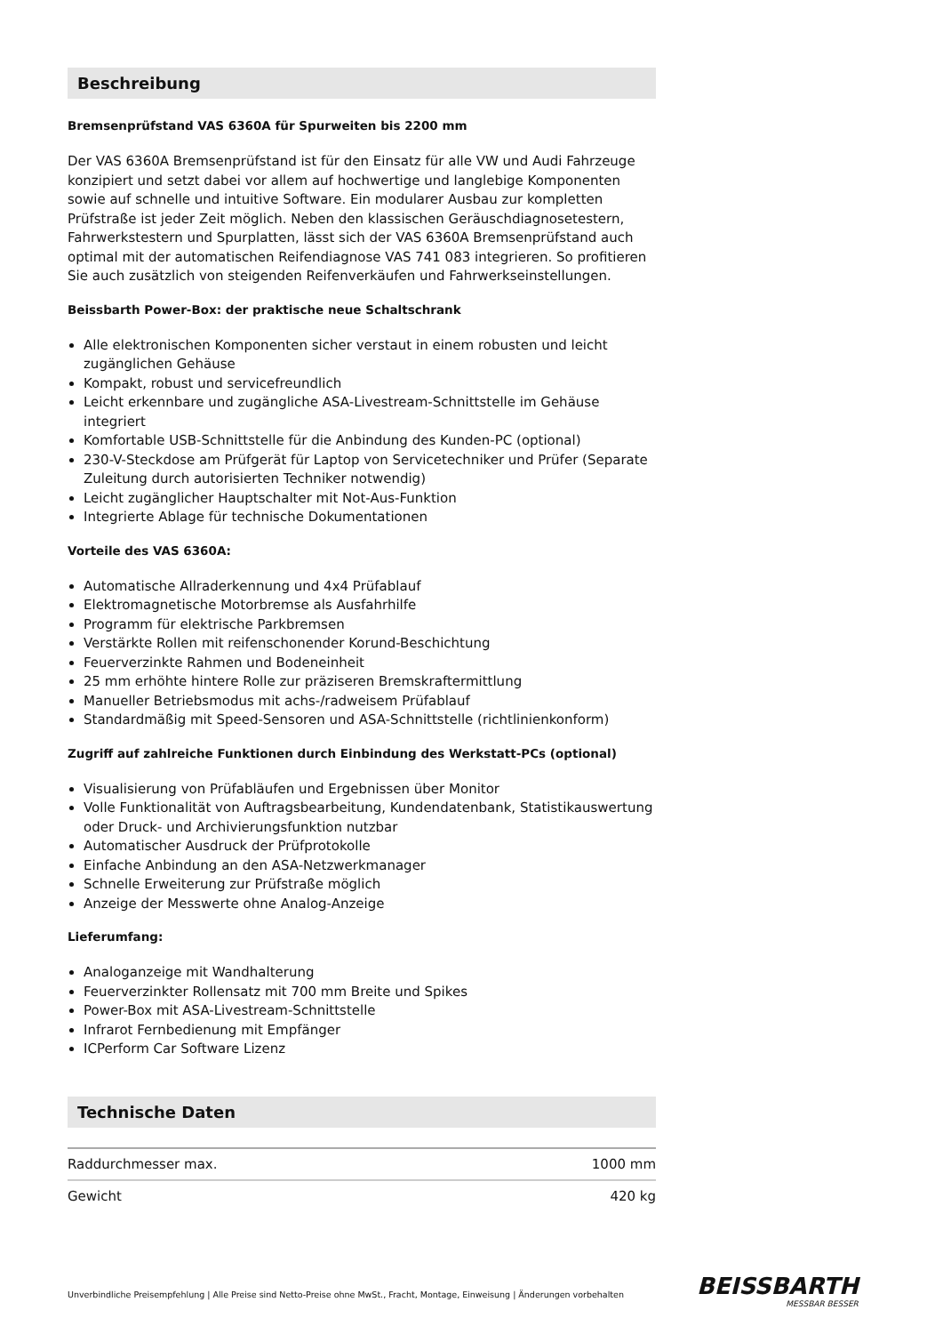Beschreibung
Bremsenprüfstand VAS 6360A für Spurweiten bis 2200 mm
Der VAS 6360A Bremsenprüfstand ist für den Einsatz für alle VW und Audi Fahrzeuge konzipiert und setzt dabei vor allem auf hochwertige und langlebige Komponenten sowie auf schnelle und intuitive Software. Ein modularer Ausbau zur kompletten Prüfstraße ist jeder Zeit möglich. Neben den klassischen Geräuschdiagnosetestern, Fahrwerkstestern und Spurplatten, lässt sich der VAS 6360A Bremsenprüfstand auch optimal mit der automatischen Reifendiagnose VAS 741 083 integrieren. So profitieren Sie auch zusätzlich von steigenden Reifenverkäufen und Fahrwerkseinstellungen.
Beissbarth Power-Box: der praktische neue Schaltschrank
Alle elektronischen Komponenten sicher verstaut in einem robusten und leicht zugänglichen Gehäuse
Kompakt, robust und servicefreundlich
Leicht erkennbare und zugängliche ASA-Livestream-Schnittstelle im Gehäuse integriert
Komfortable USB-Schnittstelle für die Anbindung des Kunden-PC (optional)
230-V-Steckdose am Prüfgerät für Laptop von Servicetechniker und Prüfer (Separate Zuleitung durch autorisierten Techniker notwendig)
Leicht zugänglicher Hauptschalter mit Not-Aus-Funktion
Integrierte Ablage für technische Dokumentationen
Vorteile des VAS 6360A:
Automatische Allraderkennung und 4x4 Prüfablauf
Elektromagnetische Motorbremse als Ausfahrhilfe
Programm für elektrische Parkbremsen
Verstärkte Rollen mit reifenschonender Korund-Beschichtung
Feuerverzinkte Rahmen und Bodeneinheit
25 mm erhöhte hintere Rolle zur präziseren Bremskraftermittlung
Manueller Betriebsmodus mit achs-/radweisem Prüfablauf
Standardmäßig mit Speed-Sensoren und ASA-Schnittstelle (richtlinienkonform)
Zugriff auf zahlreiche Funktionen durch Einbindung des Werkstatt-PCs (optional)
Visualisierung von Prüfabläufen und Ergebnissen über Monitor
Volle Funktionalität von Auftragsbearbeitung, Kundendatenbank, Statistikauswertung oder Druck- und Archivierungsfunktion nutzbar
Automatischer Ausdruck der Prüfprotokolle
Einfache Anbindung an den ASA-Netzwerkmanager
Schnelle Erweiterung zur Prüfstraße möglich
Anzeige der Messwerte ohne Analog-Anzeige
Lieferumfang:
Analoganzeige mit Wandhalterung
Feuerverzinkter Rollensatz mit 700 mm Breite und Spikes
Power-Box mit ASA-Livestream-Schnittstelle
Infrarot Fernbedienung mit Empfänger
ICPerform Car Software Lizenz
Technische Daten
| Raddurchmesser max. | 1000 mm |
| Gewicht | 420 kg |
Unverbindliche Preisempfehlung | Alle Preise sind Netto-Preise ohne MwSt., Fracht, Montage, Einweisung | Änderungen vorbehalten
BEISSBARTH
MESSBAR BESSER